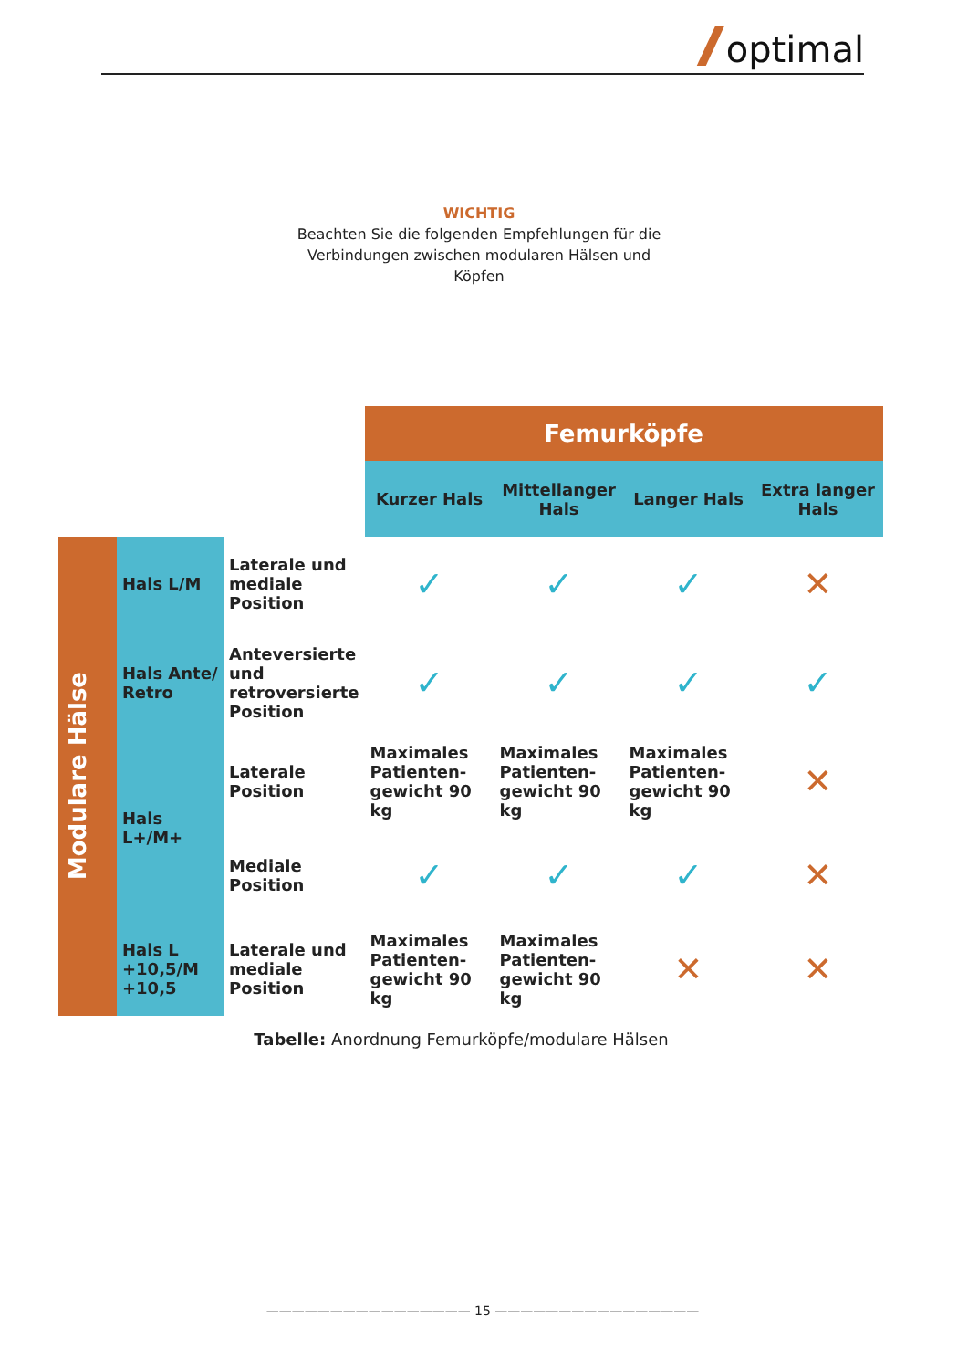optimal
WICHTIG
Beachten Sie die folgenden Empfehlungen für die Verbindungen zwischen modularen Hälsen und Köpfen
| | | | Femurköpfe | | | |
| | | | Kurzer Hals | Mittellanger Hals | Langer Hals | Extra langer Hals |
| Modulare Hälse | Hals L/M | Laterale und mediale Position | ✓ | ✓ | ✓ | ✕ |
| | Hals Ante/ Retro | Anteversierte und retroversierte Position | ✓ | ✓ | ✓ | ✓ |
| | Hals L+/M+ | Laterale Position | Maximales Patienten-gewicht 90 kg | Maximales Patienten-gewicht 90 kg | Maximales Patienten-gewicht 90 kg | ✕ |
| | | Mediale Position | ✓ | ✓ | ✓ | ✕ |
| | Hals L +10,5/M +10,5 | Laterale und mediale Position | Maximales Patienten-gewicht 90 kg | Maximales Patienten-gewicht 90 kg | ✕ | ✕ |
Tabelle: Anordnung Femurköpfe/modulare Hälsen
———————————————— 15 ————————————————